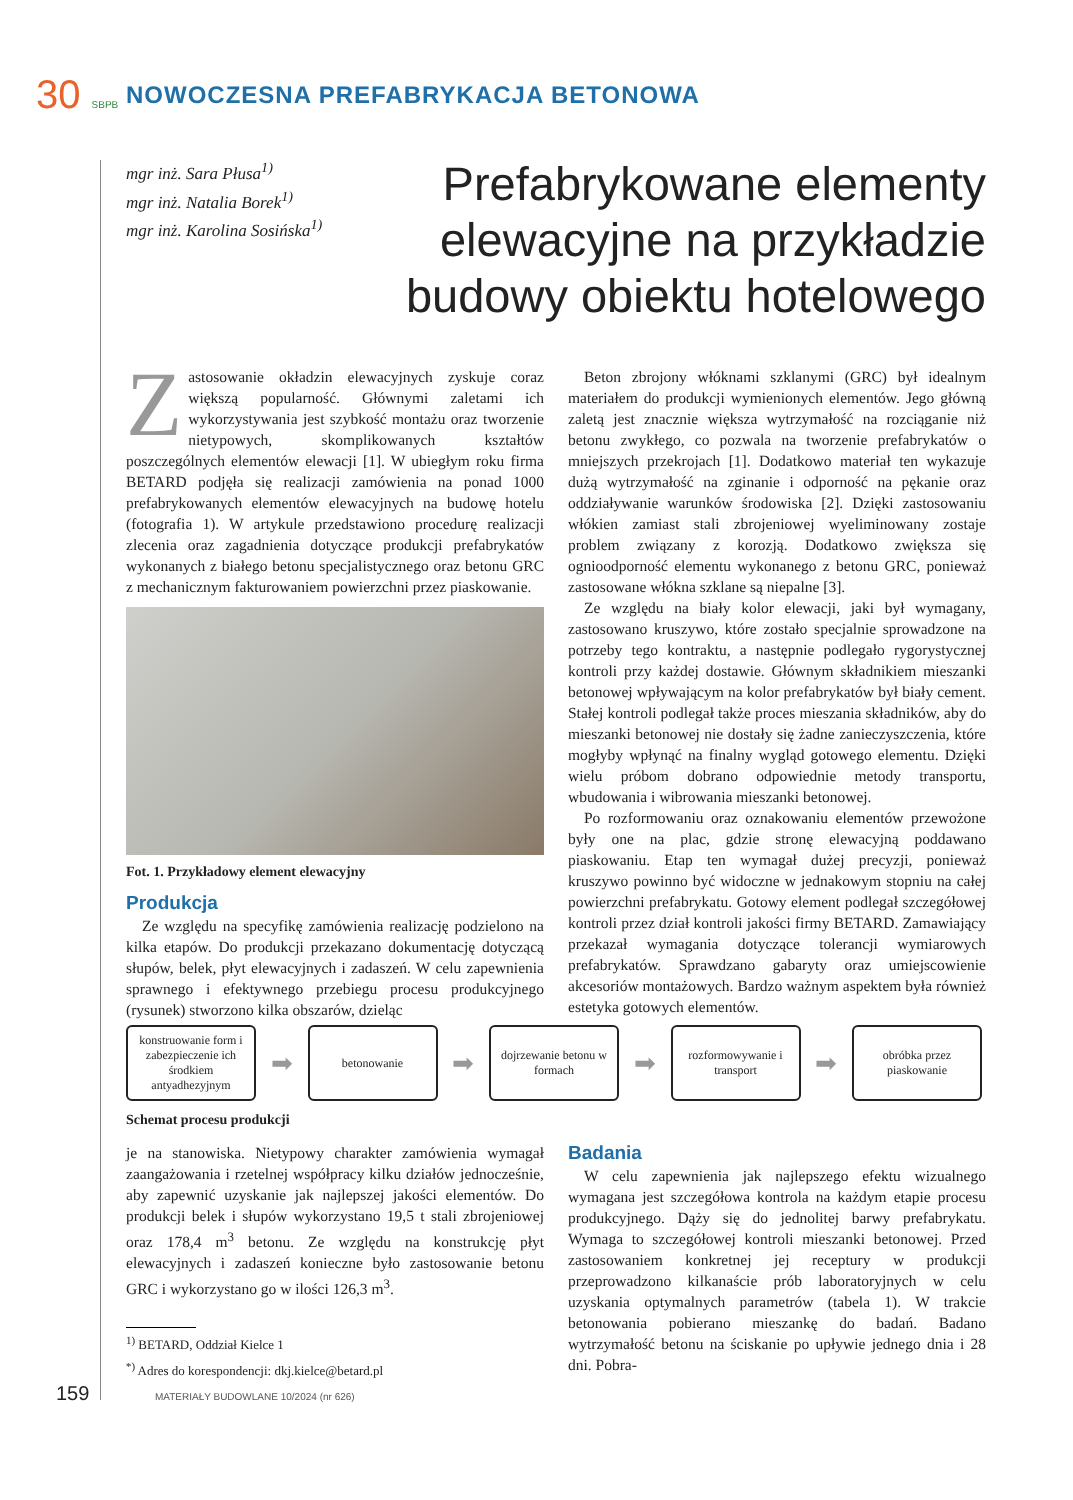30 SBPB
NOWOCZESNA PREFABRYKACJA BETONOWA
mgr inż. Sara Płusa<sup>1)</sup>
mgr inż. Natalia Borek<sup>1)</sup>
mgr inż. Karolina Sosińska<sup>1)</sup>
Prefabrykowane elementy
elewacyjne na przykładzie
budowy obiektu hotelowego
Zastosowanie okładzin elewacyjnych zyskuje coraz większą popularność. Głównymi zaletami ich wykorzystywania jest szybkość montażu oraz tworzenie nietypowych, skomplikowanych kształtów poszczególnych elementów elewacji [1]. W ubiegłym roku firma BETARD podjęła się realizacji zamówienia na ponad 1000 prefabrykowanych elementów elewacyjnych na budowę hotelu (fotografia 1). W artykule przedstawiono procedurę realizacji zlecenia oraz zagadnienia dotyczące produkcji prefabrykatów wykonanych z białego betonu specjalistycznego oraz betonu GRC z mechanicznym fakturowaniem powierzchni przez piaskowanie.
Fot. 1. Przykładowy element elewacyjny
Produkcja
Ze względu na specyfikę zamówienia realizację podzielono na kilka etapów. Do produkcji przekazano dokumentację dotyczącą słupów, belek, płyt elewacyjnych i zadaszeń. W celu zapewnienia sprawnego i efektywnego przebiegu procesu produkcyjnego (rysunek) stworzono kilka obszarów, dzieląc
Beton zbrojony włóknami szklanymi (GRC) był idealnym materiałem do produkcji wymienionych elementów. Jego główną zaletą jest znacznie większa wytrzymałość na rozciąganie niż betonu zwykłego, co pozwala na tworzenie prefabrykatów o mniejszych przekrojach [1]. Dodatkowo materiał ten wykazuje dużą wytrzymałość na zginanie i odporność na pękanie oraz oddziaływanie warunków środowiska [2]. Dzięki zastosowaniu włókien zamiast stali zbrojeniowej wyeliminowany zostaje problem związany z korozją. Dodatkowo zwiększa się ognioodporność elementu wykonanego z betonu GRC, ponieważ zastosowane włókna szklane są niepalne [3].
Ze względu na biały kolor elewacji, jaki był wymagany, zastosowano kruszywo, które zostało specjalnie sprowadzone na potrzeby tego kontraktu, a następnie podlegało rygorystycznej kontroli przy każdej dostawie. Głównym składnikiem mieszanki betonowej wpływającym na kolor prefabrykatów był biały cement. Stałej kontroli podlegał także proces mieszania składników, aby do mieszanki betonowej nie dostały się żadne zanieczyszczenia, które mogłyby wpłynąć na finalny wygląd gotowego elementu. Dzięki wielu próbom dobrano odpowiednie metody transportu, wbudowania i wibrowania mieszanki betonowej.
Po rozformowaniu oraz oznakowaniu elementów przewożone były one na plac, gdzie stronę elewacyjną poddawano piaskowaniu. Etap ten wymagał dużej precyzji, ponieważ kruszywo powinno być widoczne w jednakowym stopniu na całej powierzchni prefabrykatu. Gotowy element podlegał szczegółowej kontroli przez dział kontroli jakości firmy BETARD. Zamawiający przekazał wymagania dotyczące tolerancji wymiarowych prefabrykatów. Sprawdzano gabaryty oraz umiejscowienie akcesoriów montażowych. Bardzo ważnym aspektem była również estetyka gotowych elementów.
konstruowanie form i zabezpieczenie ich środkiem antyadhezyjnym
➡
betonowanie
➡
dojrzewanie betonu w formach
➡
rozformowywanie i transport
➡
obróbka przez piaskowanie
Schemat procesu produkcji
je na stanowiska. Nietypowy charakter zamówienia wymagał zaangażowania i rzetelnej współpracy kilku działów jednocześnie, aby zapewnić uzyskanie jak najlepszej jakości elementów. Do produkcji belek i słupów wykorzystano 19,5 t stali zbrojeniowej oraz 178,4 m<sup>3</sup> betonu. Ze względu na konstrukcję płyt elewacyjnych i zadaszeń konieczne było zastosowanie betonu GRC i wykorzystano go w ilości 126,3 m<sup>3</sup>.
<sup>1)</sup> BETARD, Oddział Kielce 1
<sup>*)</sup> Adres do korespondencji: dkj.kielce@betard.pl
Badania
W celu zapewnienia jak najlepszego efektu wizualnego wymagana jest szczegółowa kontrola na każdym etapie procesu produkcyjnego. Dąży się do jednolitej barwy prefabrykatu. Wymaga to szczegółowej kontroli mieszanki betonowej. Przed zastosowaniem konkretnej jej receptury w produkcji przeprowadzono kilkanaście prób laboratoryjnych w celu uzyskania optymalnych parametrów (tabela 1). W trakcie betonowania pobierano mieszankę do badań. Badano wytrzymałość betonu na ściskanie po upływie jednego dnia i 28 dni. Pobra-
159 MATERIAŁY BUDOWLANE 10/2024 (nr 626)